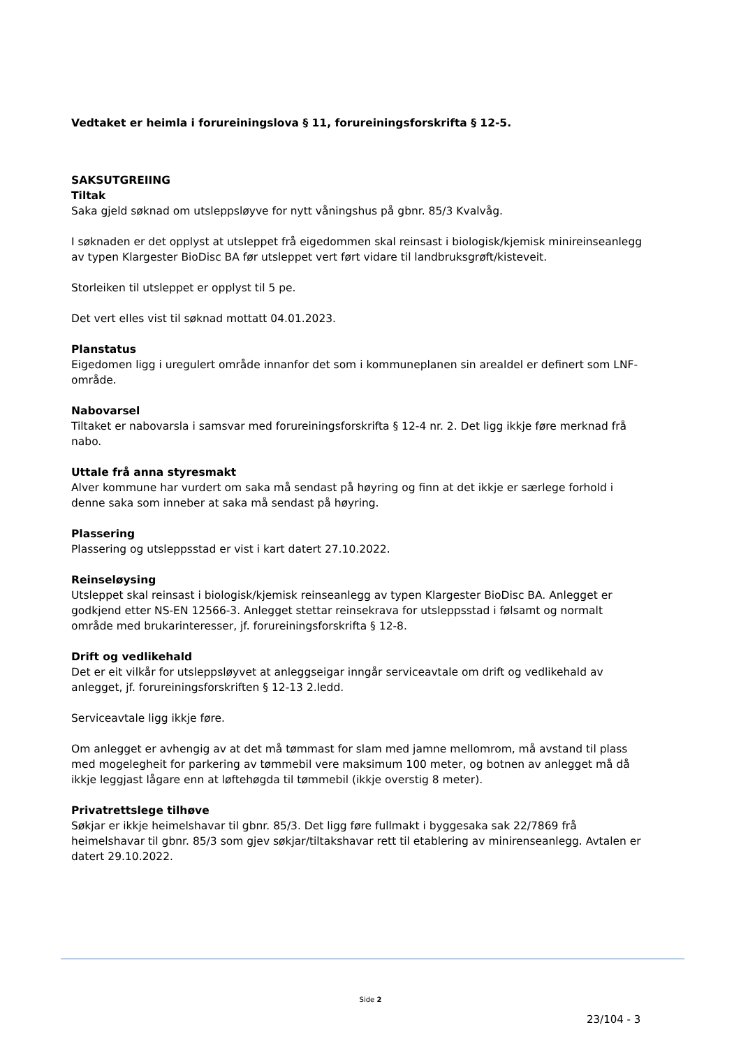Vedtaket er heimla i forureiningslova § 11, forureiningsforskrifta § 12-5.
SAKSUTGREIING
Tiltak
Saka gjeld søknad om utsleppsløyve for nytt våningshus på gbnr. 85/3 Kvalvåg.
I søknaden er det opplyst at utsleppet frå eigedommen skal reinsast i biologisk/kjemisk minireinseanlegg av typen Klargester BioDisc BA før utsleppet vert ført vidare til landbruksgrøft/kisteveit.
Storleiken til utsleppet er opplyst til 5 pe.
Det vert elles vist til søknad mottatt 04.01.2023.
Planstatus
Eigedomen ligg i uregulert område innanfor det som i kommuneplanen sin arealdel er definert som LNF-område.
Nabovarsel
Tiltaket er nabovarsla i samsvar med forureiningsforskrifta § 12-4 nr. 2. Det ligg ikkje føre merknad frå nabo.
Uttale frå anna styresmakt
Alver kommune har vurdert om saka må sendast på høyring og finn at det ikkje er særlege forhold i denne saka som inneber at saka må sendast på høyring.
Plassering
Plassering og utsleppsstad er vist i kart datert 27.10.2022.
Reinseløysing
Utsleppet skal reinsast i biologisk/kjemisk reinseanlegg av typen Klargester BioDisc BA. Anlegget er godkjend etter NS-EN 12566-3. Anlegget stettar reinsekrava for utsleppsstad i følsamt og normalt område med brukarinteresser, jf. forureiningsforskrifta § 12-8.
Drift og vedlikehald
Det er eit vilkår for utsleppsløyvet at anleggseigar inngår serviceavtale om drift og vedlikehald av anlegget, jf. forureiningsforskriften § 12-13 2.ledd.
Serviceavtale ligg ikkje føre.
Om anlegget er avhengig av at det må tømmast for slam med jamne mellomrom, må avstand til plass med mogelegheit for parkering av tømmebil vere maksimum 100 meter, og botnen av anlegget må då ikkje leggjast lågare enn at løftehøgda til tømmebil (ikkje overstig 8 meter).
Privatrettslege tilhøve
Søkjar er ikkje heimelshavar til gbnr. 85/3. Det ligg føre fullmakt i byggesaka sak 22/7869 frå heimelshavar til gbnr. 85/3 som gjev søkjar/tiltakshavar rett til etablering av minirenseanlegg. Avtalen er datert 29.10.2022.
Side 2
23/104 - 3